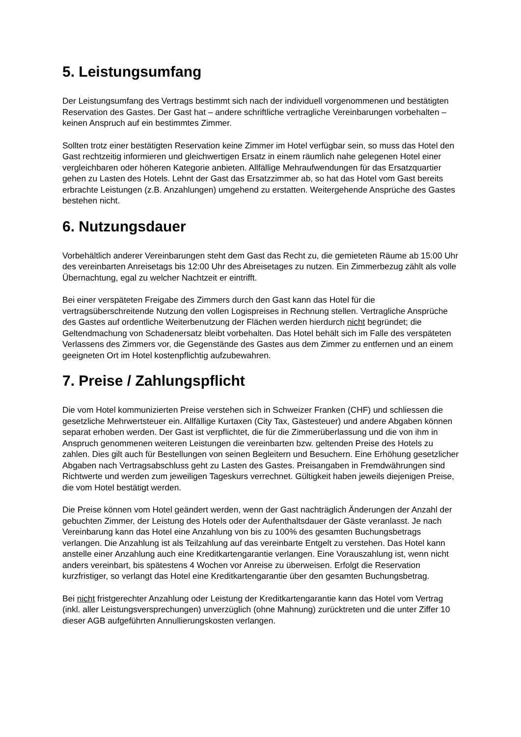5. Leistungsumfang
Der Leistungsumfang des Vertrags bestimmt sich nach der individuell vorgenommenen und bestätigten Reservation des Gastes. Der Gast hat – andere schriftliche vertragliche Vereinbarungen vorbehalten – keinen Anspruch auf ein bestimmtes Zimmer.
Sollten trotz einer bestätigten Reservation keine Zimmer im Hotel verfügbar sein, so muss das Hotel den Gast rechtzeitig informieren und gleichwertigen Ersatz in einem räumlich nahe gelegenen Hotel einer vergleichbaren oder höheren Kategorie anbieten. Allfällige Mehraufwendungen für das Ersatzquartier gehen zu Lasten des Hotels. Lehnt der Gast das Ersatzzimmer ab, so hat das Hotel vom Gast bereits erbrachte Leistungen (z.B. Anzahlungen) umgehend zu erstatten. Weitergehende Ansprüche des Gastes bestehen nicht.
6. Nutzungsdauer
Vorbehältlich anderer Vereinbarungen steht dem Gast das Recht zu, die gemieteten Räume ab 15:00 Uhr des vereinbarten Anreisetags bis 12:00 Uhr des Abreisetages zu nutzen. Ein Zimmerbezug zählt als volle Übernachtung, egal zu welcher Nachtzeit er eintrifft.
Bei einer verspäteten Freigabe des Zimmers durch den Gast kann das Hotel für die vertragsüberschreitende Nutzung den vollen Logispreises in Rechnung stellen. Vertragliche Ansprüche des Gastes auf ordentliche Weiterbenutzung der Flächen werden hierdurch nicht begründet; die Geltendmachung von Schadenersatz bleibt vorbehalten. Das Hotel behält sich im Falle des verspäteten Verlassens des Zimmers vor, die Gegenstände des Gastes aus dem Zimmer zu entfernen und an einem geeigneten Ort im Hotel kostenpflichtig aufzubewahren.
7. Preise / Zahlungspflicht
Die vom Hotel kommunizierten Preise verstehen sich in Schweizer Franken (CHF) und schliessen die gesetzliche Mehrwertsteuer ein. Allfällige Kurtaxen (City Tax, Gästesteuer) und andere Abgaben können separat erhoben werden. Der Gast ist verpflichtet, die für die Zimmerüberlassung und die von ihm in Anspruch genommenen weiteren Leistungen die vereinbarten bzw. geltenden Preise des Hotels zu zahlen. Dies gilt auch für Bestellungen von seinen Begleitern und Besuchern. Eine Erhöhung gesetzlicher Abgaben nach Vertragsabschluss geht zu Lasten des Gastes. Preisangaben in Fremdwährungen sind Richtwerte und werden zum jeweiligen Tageskurs verrechnet. Gültigkeit haben jeweils diejenigen Preise, die vom Hotel bestätigt werden.
Die Preise können vom Hotel geändert werden, wenn der Gast nachträglich Änderungen der Anzahl der gebuchten Zimmer, der Leistung des Hotels oder der Aufenthaltsdauer der Gäste veranlasst. Je nach Vereinbarung kann das Hotel eine Anzahlung von bis zu 100% des gesamten Buchungsbetrags verlangen. Die Anzahlung ist als Teilzahlung auf das vereinbarte Entgelt zu verstehen. Das Hotel kann anstelle einer Anzahlung auch eine Kreditkartengarantie verlangen. Eine Vorauszahlung ist, wenn nicht anders vereinbart, bis spätestens 4 Wochen vor Anreise zu überweisen. Erfolgt die Reservation kurzfristiger, so verlangt das Hotel eine Kreditkartengarantie über den gesamten Buchungsbetrag.
Bei nicht fristgerechter Anzahlung oder Leistung der Kreditkartengarantie kann das Hotel vom Vertrag (inkl. aller Leistungsversprechungen) unverzüglich (ohne Mahnung) zurücktreten und die unter Ziffer 10 dieser AGB aufgeführten Annullierungskosten verlangen.